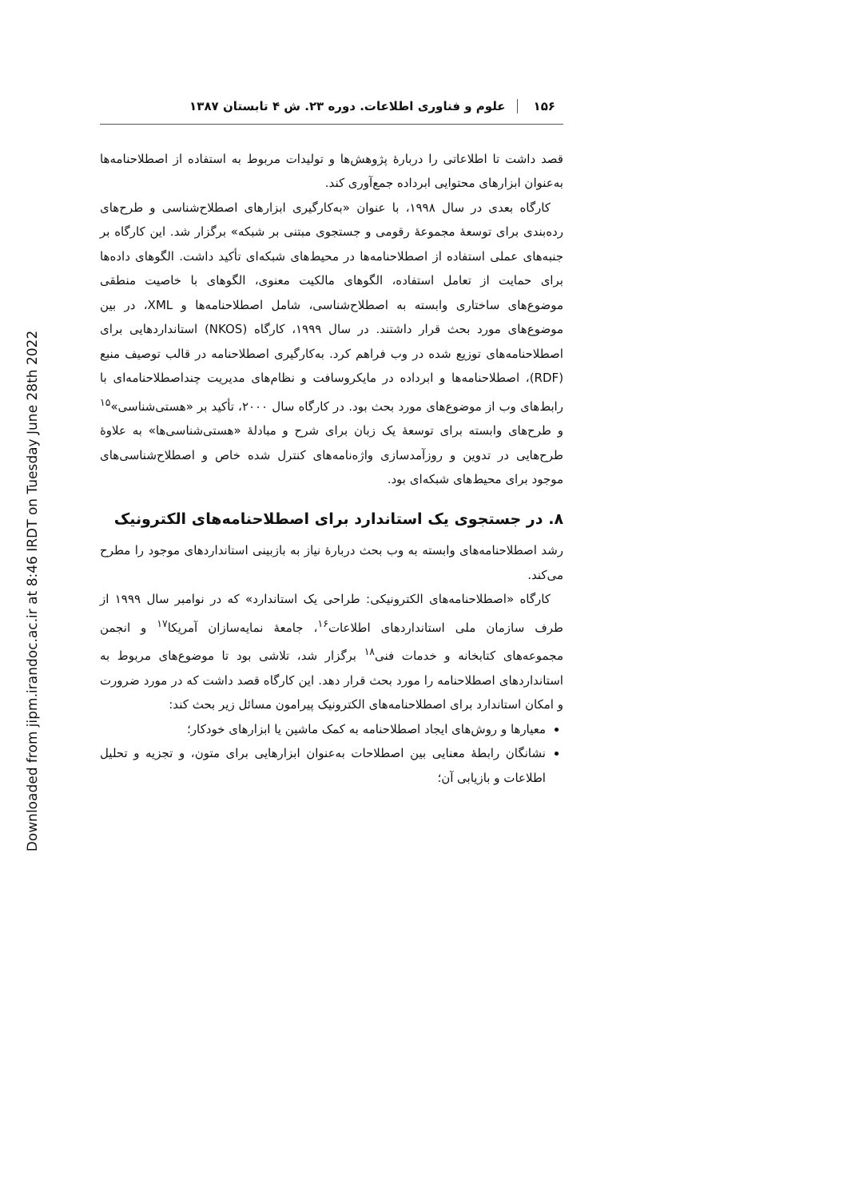Downloaded from jipm.irandoc.ac.ir at 8:46 IRDT on Tuesday June 28th 2022
۱۵۶علوم و فناوری اطلاعات. دوره ۲۳. ش ۴ تابستان ۱۳۸۷
قصد داشت تا اطلاعاتی را دربارهٔ پژوهش‌ها و تولیدات مربوط به استفاده از اصطلاحنامه‌ها به‌عنوان ابزارهای محتوایی ابرداده جمع‌آوری کند.
کارگاه بعدی در سال ۱۹۹۸، با عنوان «به‌کارگیری ابزارهای اصطلاح‌شناسی و طرح‌های رده‌بندی برای توسعهٔ مجموعهٔ رقومی و جستجوی مبتنی بر شبکه» برگزار شد. این کارگاه بر جنبه‌های عملی استفاده از اصطلاحنامه‌ها در محیط‌های شبکه‌ای تأکید داشت. الگوهای داده‌ها برای حمایت از تعامل استفاده، الگوهای مالکیت معنوی، الگوهای با خاصیت منطقی موضوع‌های ساختاری وابسته به اصطلاح‌شناسی، شامل اصطلاحنامه‌ها و XML، در بین موضوع‌های مورد بحث قرار داشتند. در سال ۱۹۹۹، کارگاه (NKOS) استانداردهایی برای اصطلاحنامه‌های توزیع شده در وب فراهم کرد. به‌کارگیری اصطلاحنامه در قالب توصیف منبع (RDF)، اصطلاحنامه‌ها و ابرداده در مایکروسافت و نظام‌های مدیریت چنداصطلاحنامه‌ای با رابط‌های وب از موضوع‌های مورد بحث بود. در کارگاه سال ۲۰۰۰، تأکید بر «هستی‌شناسی»<sup>۱۵</sup> و طرح‌های وابسته برای توسعهٔ یک زبان برای شرح و مبادلهٔ «هستی‌شناسی‌ها» به علاوهٔ طرح‌هایی در تدوین و روزآمدسازی واژه‌نامه‌های کنترل شده خاص و اصطلاح‌شناسی‌های موجود برای محیط‌های شبکه‌ای بود.
۸. در جستجوی یک استاندارد برای اصطلاحنامه‌های الکترونیک
رشد اصطلاحنامه‌های وابسته به وب بحث دربارهٔ نیاز به بازبینی استانداردهای موجود را مطرح می‌کند.
کارگاه «اصطلاحنامه‌های الکترونیکی: طراحی یک استاندارد» که در نوامبر سال ۱۹۹۹ از طرف سازمان ملی استانداردهای اطلاعات<sup>۱۶</sup>، جامعهٔ نمایه‌سازان آمریکا<sup>۱۷</sup> و انجمن مجموعه‌های کتابخانه و خدمات فنی<sup>۱۸</sup> برگزار شد، تلاشی بود تا موضوع‌های مربوط به استانداردهای اصطلاحنامه را مورد بحث قرار دهد. این کارگاه قصد داشت که در مورد ضرورت و امکان استاندارد برای اصطلاحنامه‌های الکترونیک پیرامون مسائل زیر بحث کند:
معیارها و روش‌های ایجاد اصطلاحنامه به کمک ماشین یا ابزارهای خودکار؛
نشانگان رابطهٔ معنایی بین اصطلاحات به‌عنوان ابزارهایی برای متون، و تجزیه و تحلیل اطلاعات و بازیابی آن؛